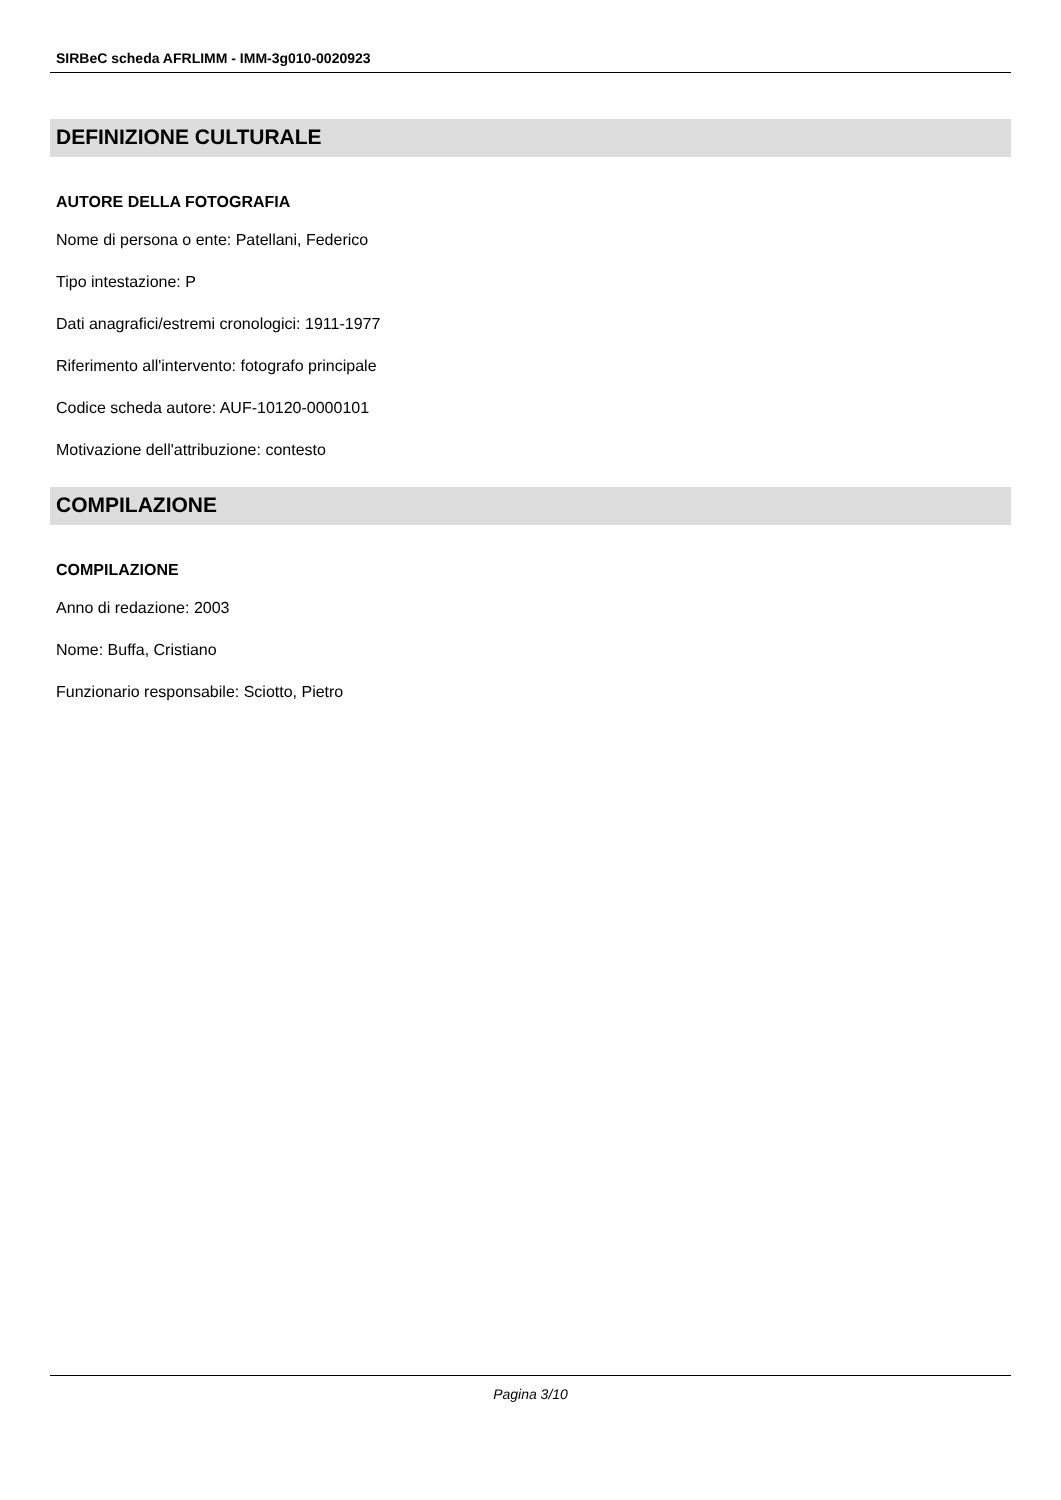SIRBeC scheda AFRLIMM - IMM-3g010-0020923
DEFINIZIONE CULTURALE
AUTORE DELLA FOTOGRAFIA
Nome di persona o ente: Patellani, Federico
Tipo intestazione: P
Dati anagrafici/estremi cronologici: 1911-1977
Riferimento all'intervento: fotografo principale
Codice scheda autore: AUF-10120-0000101
Motivazione dell'attribuzione: contesto
COMPILAZIONE
COMPILAZIONE
Anno di redazione: 2003
Nome: Buffa, Cristiano
Funzionario responsabile: Sciotto, Pietro
Pagina 3/10